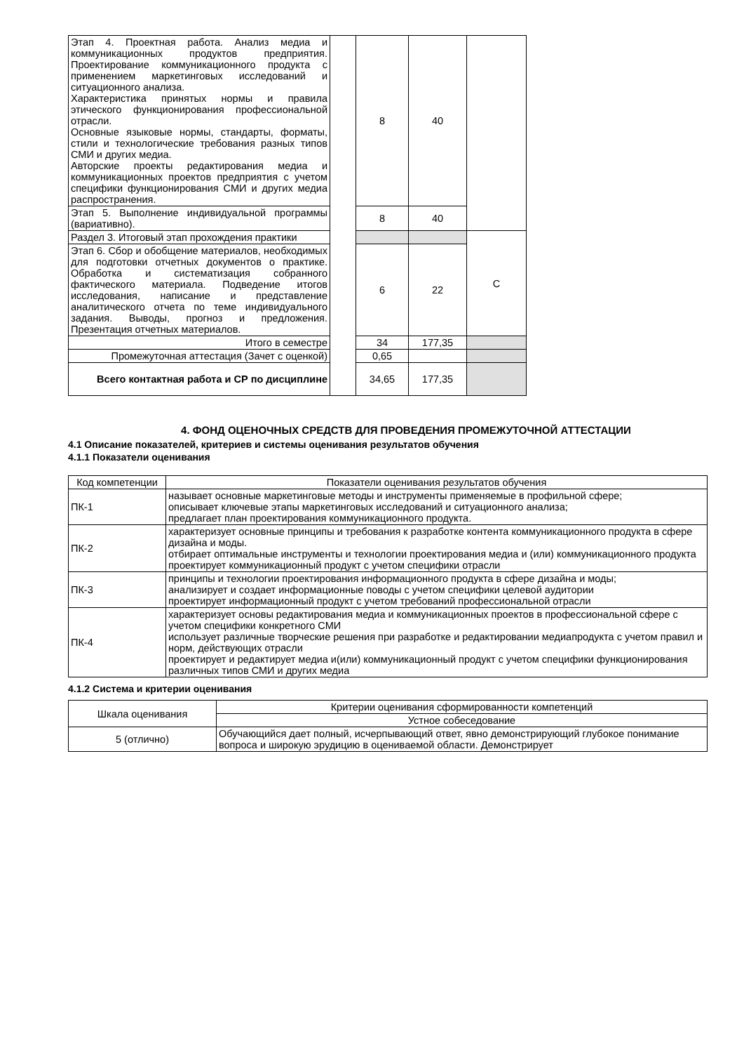| Этап 4. Проектная работа. Анализ медиа и коммуникационных продуктов предприятия. Проектирование коммуникационного продукта с применением маркетинговых исследований и ситуационного анализа. Характеристика принятых нормы и правила этического функционирования профессиональной отрасли. Основные языковые нормы, стандарты, форматы, стили и технологические требования разных типов СМИ и других медиа. Авторские проекты редактирования медиа и коммуникационных проектов предприятия с учетом специфики функционирования СМИ и других медиа распространения. | | 8 | 40 | |
| Этап 5. Выполнение индивидуальной программы (вариативно). | | 8 | 40 | |
| Раздел 3. Итоговый этап прохождения практики | | | | С |
| Этап 6. Сбор и обобщение материалов, необходимых для подготовки отчетных документов о практике. Обработка и систематизация собранного фактического материала. Подведение итогов исследования, написание и представление аналитического отчета по теме индивидуального задания. Выводы, прогноз и предложения. Презентация отчетных материалов. | | 6 | 22 | |
| Итого в семестре | | 34 | 177,35 | |
| Промежуточная аттестация (Зачет с оценкой) | | 0,65 | | |
| Всего контактная работа и СР по дисциплине | | 34,65 | 177,35 | |
4. ФОНД ОЦЕНОЧНЫХ СРЕДСТВ ДЛЯ ПРОВЕДЕНИЯ ПРОМЕЖУТОЧНОЙ АТТЕСТАЦИИ
4.1 Описание показателей, критериев и системы оценивания результатов обучения
4.1.1 Показатели оценивания
| Код компетенции | Показатели оценивания результатов обучения |
| ПК-1 | называет основные маркетинговые методы и инструменты применяемые в профильной сфере; описывает ключевые этапы маркетинговых исследований и ситуационного анализа; предлагает план проектирования коммуникационного продукта. |
| ПК-2 | характеризует основные принципы и требования к разработке контента коммуникационного продукта в сфере дизайна и моды. отбирает оптимальные инструменты и технологии проектирования медиа и (или) коммуникационного продукта проектирует коммуникационный продукт с учетом специфики отрасли |
| ПК-3 | принципы и технологии проектирования информационного продукта в сфере дизайна и моды; анализирует и создает информационные поводы с учетом специфики целевой аудитории проектирует информационный продукт с учетом требований профессиональной отрасли |
| ПК-4 | характеризует основы редактирования медиа и коммуникационных проектов в профессиональной сфере с учетом специфики конкретного СМИ использует различные творческие решения при разработке и редактировании медиапродукта с учетом правил и норм, действующих отрасли проектирует и редактирует медиа и(или) коммуникационный продукт с учетом специфики функционирования различных типов СМИ и других медиа |
4.1.2 Система и критерии оценивания
| Шкала оценивания | Критерии оценивания сформированности компетенций |
| | Устное собеседование |
| 5 (отлично) | Обучающийся дает полный, исчерпывающий ответ, явно демонстрирующий глубокое понимание вопроса и широкую эрудицию в оцениваемой области. Демонстрирует |